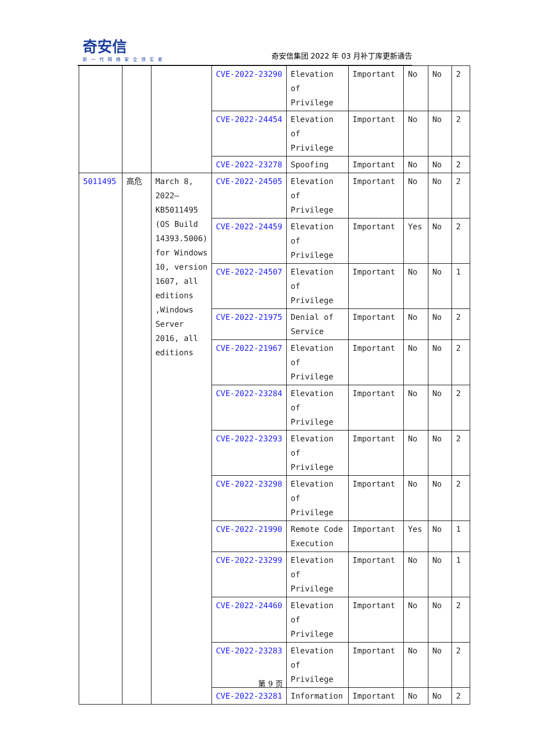奇安信
新一代网络安全领军者
奇安信集团 2022 年 03 月补丁库更新通告
| | | | CVE-2022-23290 | Elevation of Privilege | Important | No | No | 2 |
| | | | CVE-2022-24454 | Elevation of Privilege | Important | No | No | 2 |
| | | | CVE-2022-23278 | Spoofing | Important | No | No | 2 |
| 5011495 | 高危 | March 8, 2022—KB5011495 (OS Build 14393.5006) for Windows 10, version 1607, all editions ,Windows Server 2016, all editions | CVE-2022-24505 | Elevation of Privilege | Important | No | No | 2 |
| | | | CVE-2022-24459 | Elevation of Privilege | Important | Yes | No | 2 |
| | | | CVE-2022-24507 | Elevation of Privilege | Important | No | No | 1 |
| | | | CVE-2022-21975 | Denial of Service | Important | No | No | 2 |
| | | | CVE-2022-21967 | Elevation of Privilege | Important | No | No | 2 |
| | | | CVE-2022-23284 | Elevation of Privilege | Important | No | No | 2 |
| | | | CVE-2022-23293 | Elevation of Privilege | Important | No | No | 2 |
| | | | CVE-2022-23298 | Elevation of Privilege | Important | No | No | 2 |
| | | | CVE-2022-21990 | Remote Code Execution | Important | Yes | No | 1 |
| | | | CVE-2022-23299 | Elevation of Privilege | Important | No | No | 1 |
| | | | CVE-2022-24460 | Elevation of Privilege | Important | No | No | 2 |
| | | | CVE-2022-23283 | Elevation of Privilege | Important | No | No | 2 |
| | | | CVE-2022-23281 | Information | Important | No | No | 2 |
第 9 页